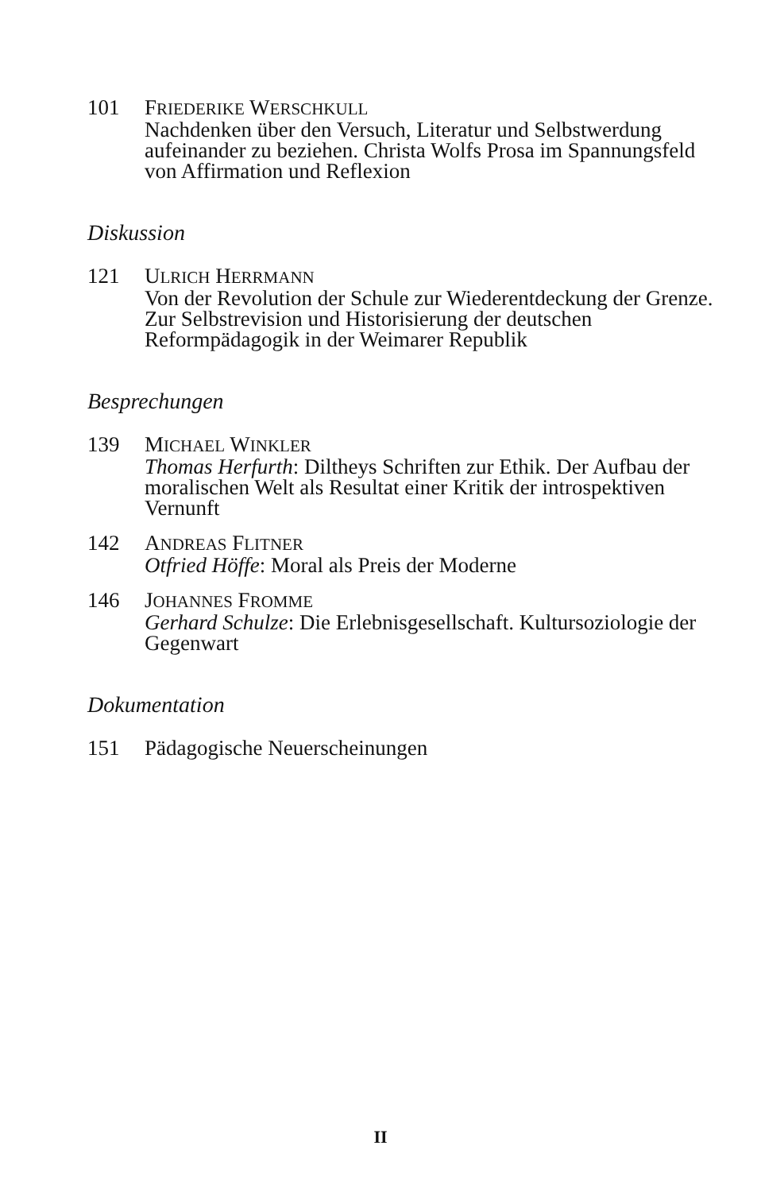101 FRIEDERIKE WERSCHKULL
Nachdenken über den Versuch, Literatur und Selbstwerdung aufeinander zu beziehen. Christa Wolfs Prosa im Spannungsfeld von Affirmation und Reflexion
Diskussion
121 ULRICH HERRMANN
Von der Revolution der Schule zur Wiederentdeckung der Grenze. Zur Selbstrevision und Historisierung der deutschen Reformpädagogik in der Weimarer Republik
Besprechungen
139 MICHAEL WINKLER
Thomas Herfurth: Diltheys Schriften zur Ethik. Der Aufbau der moralischen Welt als Resultat einer Kritik der introspektiven Vernunft
142 ANDREAS FLITNER
Otfried Höffe: Moral als Preis der Moderne
146 JOHANNES FROMME
Gerhard Schulze: Die Erlebnisgesellschaft. Kultursoziologie der Gegenwart
Dokumentation
151 Pädagogische Neuerscheinungen
II